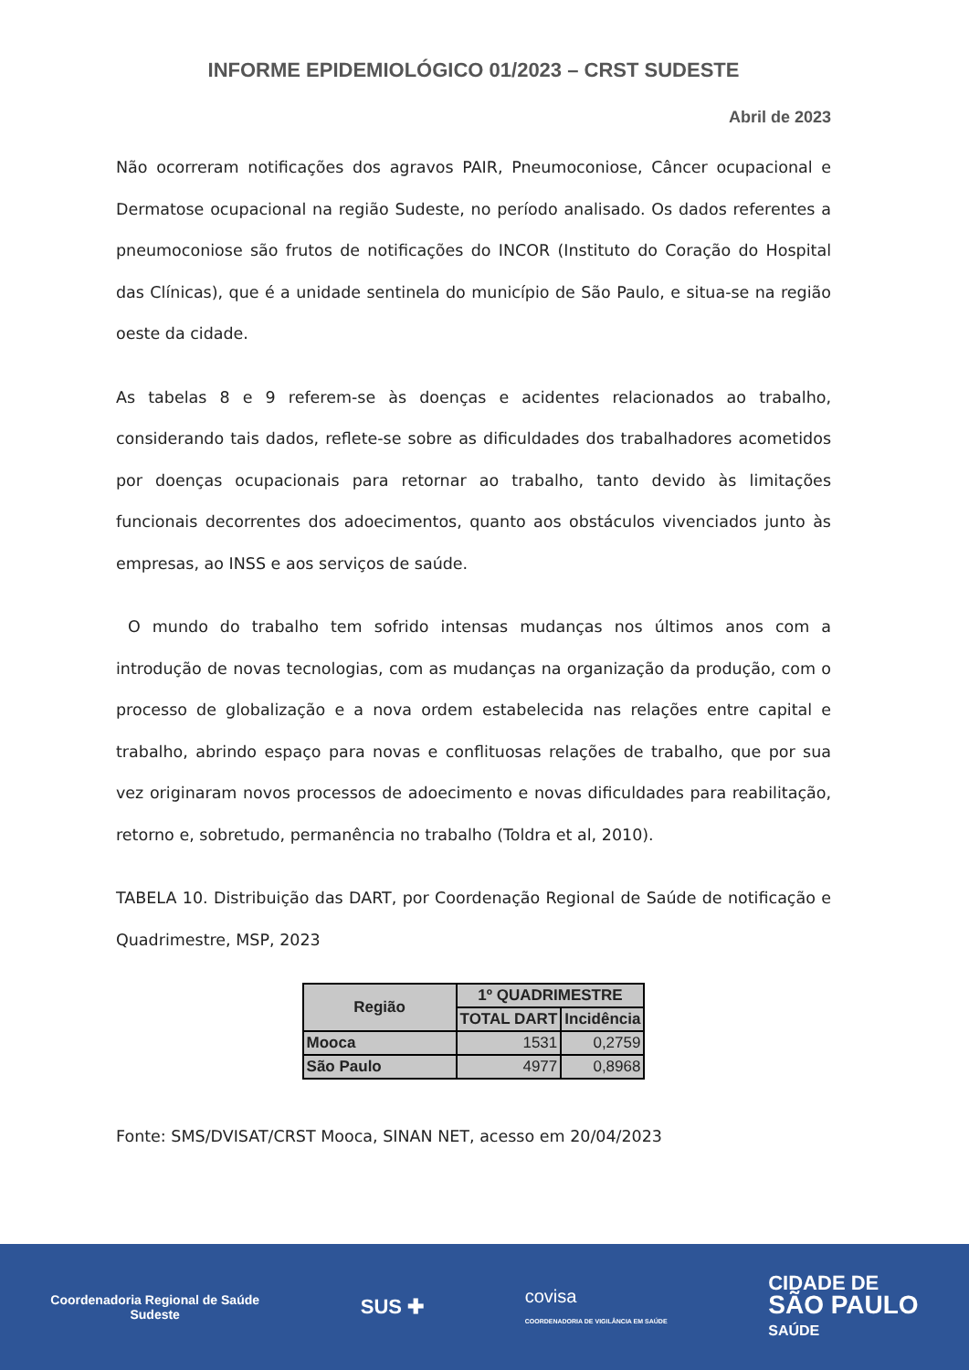INFORME EPIDEMIOLÓGICO 01/2023 – CRST SUDESTE
Abril de 2023
Não ocorreram notificações dos agravos PAIR, Pneumoconiose, Câncer ocupacional e Dermatose ocupacional na região Sudeste, no período analisado. Os dados referentes a pneumoconiose são frutos de notificações do INCOR (Instituto do Coração do Hospital das Clínicas), que é a unidade sentinela do município de São Paulo, e situa-se na região oeste da cidade.
As tabelas 8 e 9 referem-se às doenças e acidentes relacionados ao trabalho, considerando tais dados, reflete-se sobre as dificuldades dos trabalhadores acometidos por doenças ocupacionais para retornar ao trabalho, tanto devido às limitações funcionais decorrentes dos adoecimentos, quanto aos obstáculos vivenciados junto às empresas, ao INSS e aos serviços de saúde.
O mundo do trabalho tem sofrido intensas mudanças nos últimos anos com a introdução de novas tecnologias, com as mudanças na organização da produção, com o processo de globalização e a nova ordem estabelecida nas relações entre capital e trabalho, abrindo espaço para novas e conflituosas relações de trabalho, que por sua vez originaram novos processos de adoecimento e novas dificuldades para reabilitação, retorno e, sobretudo, permanência no trabalho (Toldra et al, 2010).
TABELA 10. Distribuição das DART, por Coordenação Regional de Saúde de notificação e Quadrimestre, MSP, 2023
| Região | 1º QUADRIMESTRE | |
| --- | --- | --- |
| | TOTAL DART | Incidência |
| Mooca | 1531 | 0,2759 |
| São Paulo | 4977 | 0,8968 |
Fonte: SMS/DVISAT/CRST Mooca, SINAN NET, acesso em 20/04/2023
Coordenadoria Regional de Saúde
Sudeste
SUS ✚
covisa
COORDENADORIA DE VIGILÂNCIA EM SAÚDE
CIDADE DE
SÃO PAULO
SAÚDE